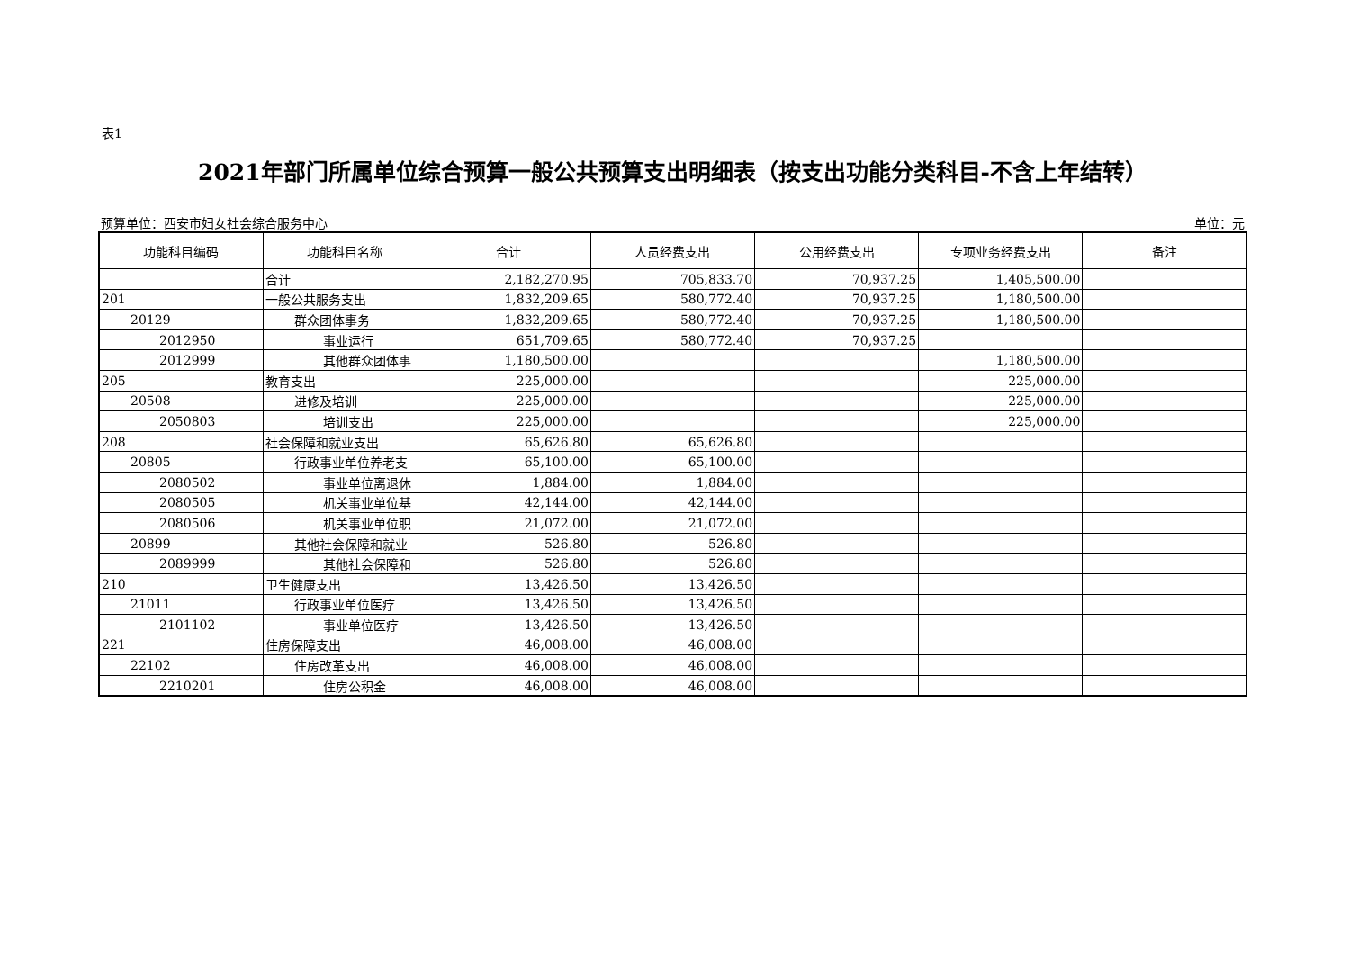表1
2021年部门所属单位综合预算一般公共预算支出明细表（按支出功能分类科目-不含上年结转）
预算单位：西安市妇女社会综合服务中心 单位：元
| 功能科目编码 | 功能科目名称 | 合计 | 人员经费支出 | 公用经费支出 | 专项业务经费支出 | 备注 |
| --- | --- | --- | --- | --- | --- | --- |
| | 合计 | 2,182,270.95 | 705,833.70 | 70,937.25 | 1,405,500.00 | |
| 201 | 一般公共服务支出 | 1,832,209.65 | 580,772.40 | 70,937.25 | 1,180,500.00 | |
| 20129 | 群众团体事务 | 1,832,209.65 | 580,772.40 | 70,937.25 | 1,180,500.00 | |
| 2012950 | 事业运行 | 651,709.65 | 580,772.40 | 70,937.25 | | |
| 2012999 | 其他群众团体事 | 1,180,500.00 | | | 1,180,500.00 | |
| 205 | 教育支出 | 225,000.00 | | | 225,000.00 | |
| 20508 | 进修及培训 | 225,000.00 | | | 225,000.00 | |
| 2050803 | 培训支出 | 225,000.00 | | | 225,000.00 | |
| 208 | 社会保障和就业支出 | 65,626.80 | 65,626.80 | | | |
| 20805 | 行政事业单位养老支 | 65,100.00 | 65,100.00 | | | |
| 2080502 | 事业单位离退休 | 1,884.00 | 1,884.00 | | | |
| 2080505 | 机关事业单位基 | 42,144.00 | 42,144.00 | | | |
| 2080506 | 机关事业单位职 | 21,072.00 | 21,072.00 | | | |
| 20899 | 其他社会保障和就业 | 526.80 | 526.80 | | | |
| 2089999 | 其他社会保障和 | 526.80 | 526.80 | | | |
| 210 | 卫生健康支出 | 13,426.50 | 13,426.50 | | | |
| 21011 | 行政事业单位医疗 | 13,426.50 | 13,426.50 | | | |
| 2101102 | 事业单位医疗 | 13,426.50 | 13,426.50 | | | |
| 221 | 住房保障支出 | 46,008.00 | 46,008.00 | | | |
| 22102 | 住房改革支出 | 46,008.00 | 46,008.00 | | | |
| 2210201 | 住房公积金 | 46,008.00 | 46,008.00 | | | |